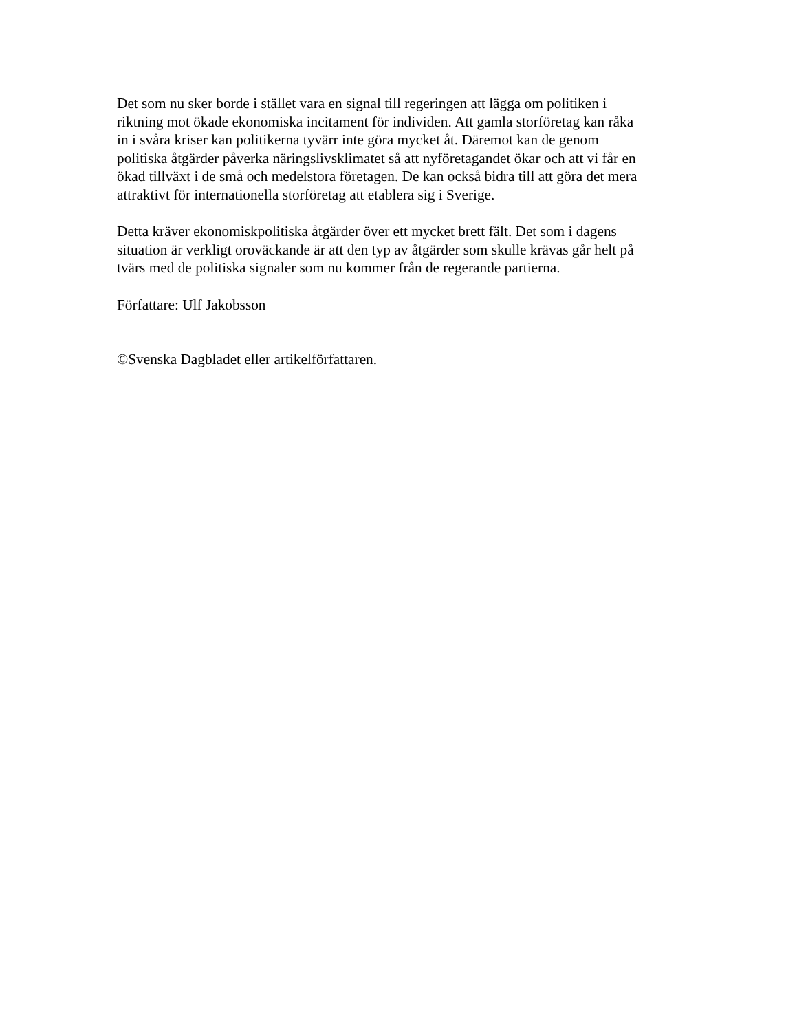Det som nu sker borde i stället vara en signal till regeringen att lägga om politiken i
riktning mot ökade ekonomiska incitament för individen. Att gamla storföretag kan råka
in i svåra kriser kan politikerna tyvärr inte göra mycket åt. Däremot kan de genom
politiska åtgärder påverka näringslivsklimatet så att nyföretagandet ökar och att vi får en
ökad tillväxt i de små och medelstora företagen. De kan också bidra till att göra det mera
attraktivt för internationella storföretag att etablera sig i Sverige.
Detta kräver ekonomiskpolitiska åtgärder över ett mycket brett fält. Det som i dagens
situation är verkligt oroväckande är att den typ av åtgärder som skulle krävas går helt på
tvärs med de politiska signaler som nu kommer från de regerande partierna.
Författare: Ulf Jakobsson
©Svenska Dagbladet eller artikelförfattaren.